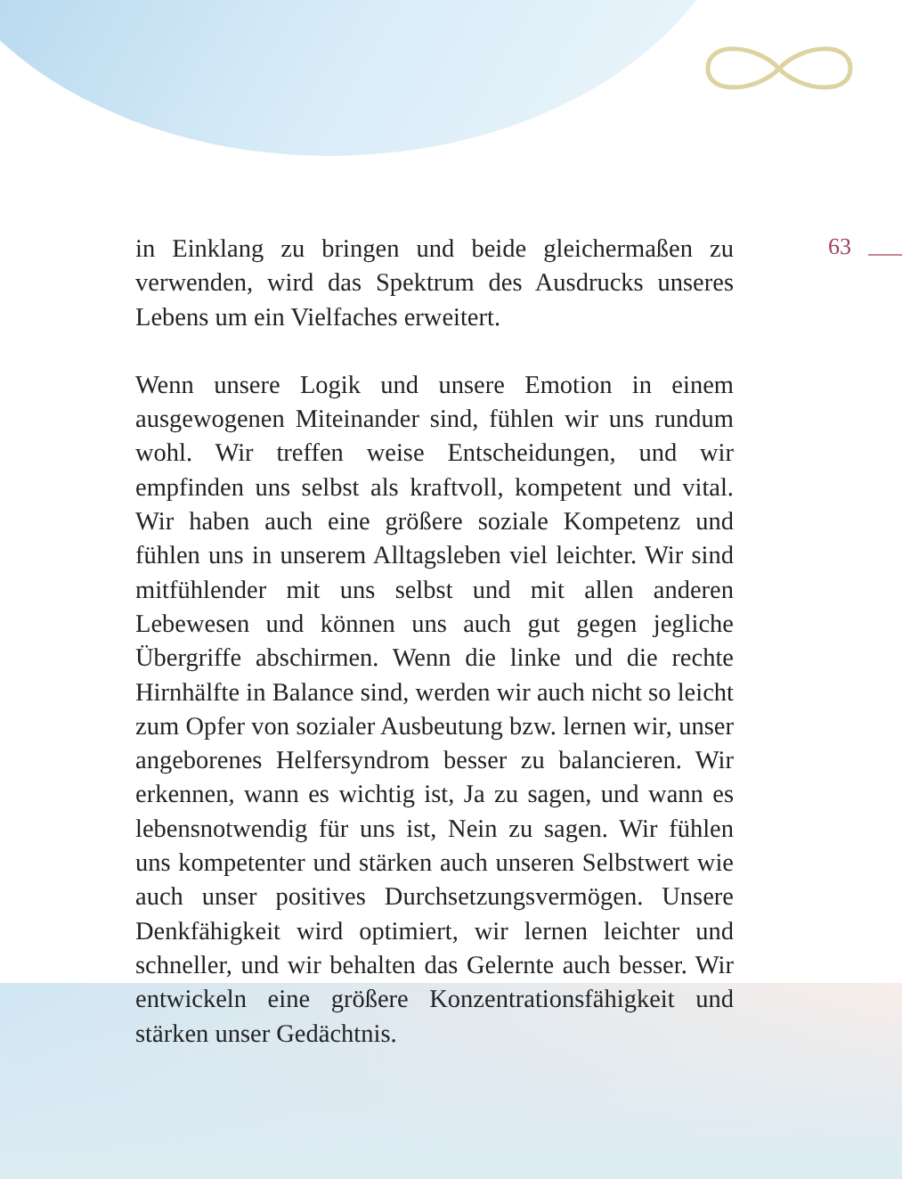63
in Einklang zu bringen und beide gleichermaßen zu verwenden, wird das Spektrum des Ausdrucks unseres Lebens um ein Vielfaches erweitert.
Wenn unsere Logik und unsere Emotion in einem ausgewogenen Miteinander sind, fühlen wir uns rundum wohl. Wir treffen weise Entscheidungen, und wir empfinden uns selbst als kraftvoll, kompetent und vital. Wir haben auch eine größere soziale Kompetenz und fühlen uns in unserem Alltagsleben viel leichter. Wir sind mitfühlender mit uns selbst und mit allen anderen Lebewesen und können uns auch gut gegen jegliche Übergriffe abschirmen. Wenn die linke und die rechte Hirnhälfte in Balance sind, werden wir auch nicht so leicht zum Opfer von sozialer Ausbeutung bzw. lernen wir, unser angeborenes Helfersyndrom besser zu balancieren. Wir erkennen, wann es wichtig ist, Ja zu sagen, und wann es lebensnotwendig für uns ist, Nein zu sagen. Wir fühlen uns kompetenter und stärken auch unseren Selbstwert wie auch unser positives Durchsetzungsvermögen. Unsere Denkfähigkeit wird optimiert, wir lernen leichter und schneller, und wir behalten das Gelernte auch besser. Wir entwickeln eine größere Konzentrationsfähigkeit und stärken unser Gedächtnis.